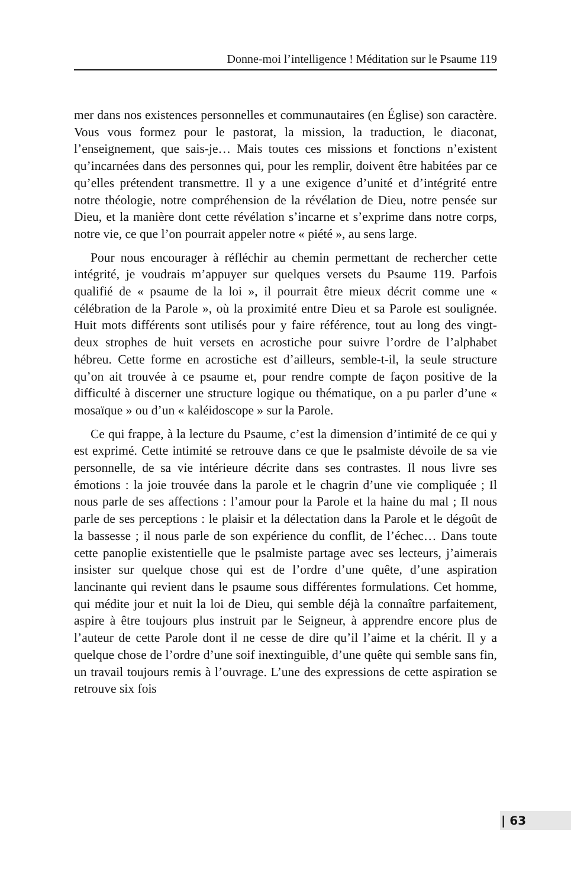Donne-moi l’intelligence ! Méditation sur le Psaume 119
mer dans nos existences personnelles et communautaires (en Église) son caractère. Vous vous formez pour le pastorat, la mission, la traduction, le diaconat, l’enseignement, que sais-je… Mais toutes ces missions et fonctions n’existent qu’incarnées dans des personnes qui, pour les remplir, doivent être habitées par ce qu’elles prétendent transmettre. Il y a une exigence d’unité et d’intégrité entre notre théologie, notre compréhension de la révélation de Dieu, notre pensée sur Dieu, et la manière dont cette révélation s’incarne et s’exprime dans notre corps, notre vie, ce que l’on pourrait appeler notre « piété », au sens large.
Pour nous encourager à réfléchir au chemin permettant de rechercher cette intégrité, je voudrais m’appuyer sur quelques versets du Psaume 119. Parfois qualifié de « psaume de la loi », il pourrait être mieux décrit comme une « célébration de la Parole », où la proximité entre Dieu et sa Parole est soulignée. Huit mots différents sont utilisés pour y faire référence, tout au long des vingt-deux strophes de huit versets en acrostiche pour suivre l’ordre de l’alphabet hébreu. Cette forme en acrostiche est d’ailleurs, semble-t-il, la seule structure qu’on ait trouvée à ce psaume et, pour rendre compte de façon positive de la difficulté à discerner une structure logique ou thématique, on a pu parler d’une « mosaïque » ou d’un « kaléidoscope » sur la Parole.
Ce qui frappe, à la lecture du Psaume, c’est la dimension d’intimité de ce qui y est exprimé. Cette intimité se retrouve dans ce que le psalmiste dévoile de sa vie personnelle, de sa vie intérieure décrite dans ses contrastes. Il nous livre ses émotions : la joie trouvée dans la parole et le chagrin d’une vie compliquée ; Il nous parle de ses affections : l’amour pour la Parole et la haine du mal ; Il nous parle de ses perceptions : le plaisir et la délectation dans la Parole et le dégoût de la bassesse ; il nous parle de son expérience du conflit, de l’échec… Dans toute cette panoplie existentielle que le psalmiste partage avec ses lecteurs, j’aimerais insister sur quelque chose qui est de l’ordre d’une quête, d’une aspiration lancinante qui revient dans le psaume sous différentes formulations. Cet homme, qui médite jour et nuit la loi de Dieu, qui semble déjà la connaître parfaitement, aspire à être toujours plus instruit par le Seigneur, à apprendre encore plus de l’auteur de cette Parole dont il ne cesse de dire qu’il l’aime et la chérit. Il y a quelque chose de l’ordre d’une soif inextinguible, d’une quête qui semble sans fin, un travail toujours remis à l’ouvrage. L’une des expressions de cette aspiration se retrouve six fois
| 63